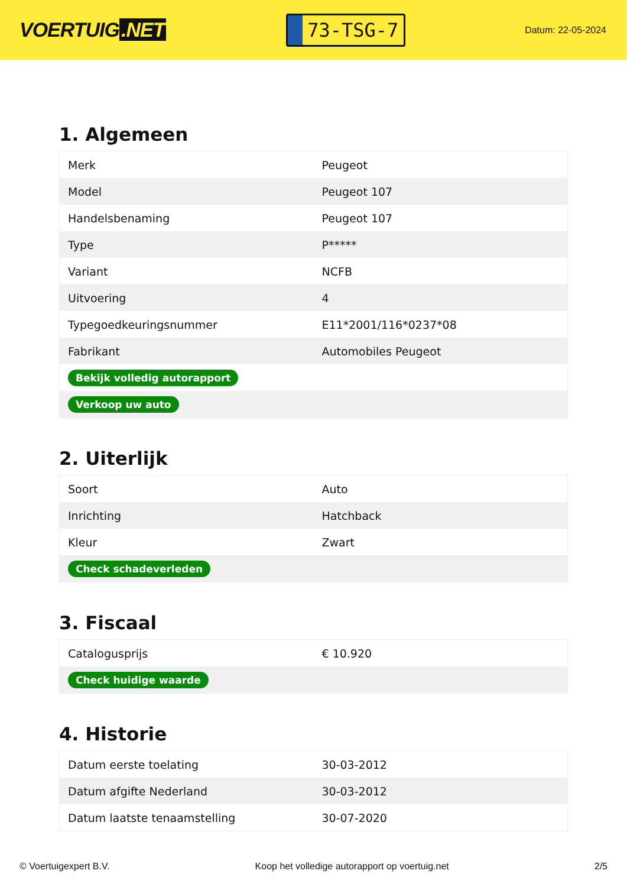VOERTUIG.NET
73-TSG-7
Datum: 22-05-2024
1. Algemeen
| Merk | Peugeot |
| Model | Peugeot 107 |
| Handelsbenaming | Peugeot 107 |
| Type | P***** |
| Variant | NCFB |
| Uitvoering | 4 |
| Typegoedkeuringsnummer | E11*2001/116*0237*08 |
| Fabrikant | Automobiles Peugeot |
| Bekijk volledig autorapport | |
| Verkoop uw auto | |
2. Uiterlijk
| Soort | Auto |
| Inrichting | Hatchback |
| Kleur | Zwart |
| Check schadeverleden | |
3. Fiscaal
| Catalogusprijs | € 10.920 |
| Check huidige waarde | |
4. Historie
| Datum eerste toelating | 30-03-2012 |
| Datum afgifte Nederland | 30-03-2012 |
| Datum laatste tenaamstelling | 30-07-2020 |
© Voertuigexpert B.V. Koop het volledige autorapport op voertuig.net 2/5